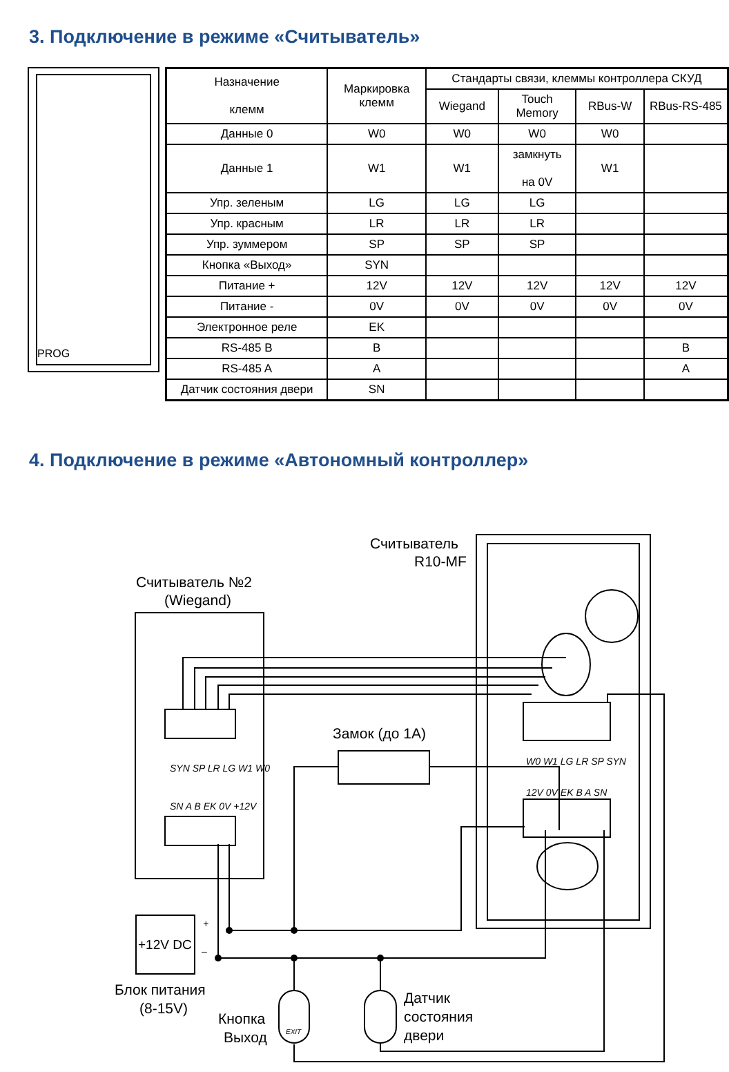3. Подключение в режиме «Считыватель»
PROG
| Назначение клемм | Маркировка клемм | Стандарты связи, клеммы контроллера СКУД | | | |
| --- | --- | --- | --- | --- | --- |
| | | Wiegand | Touch Memory | RBus-W | RBus-RS-485 |
| Данные 0 | W0 | W0 | W0 | W0 | |
| Данные 1 | W1 | W1 | замкнуть на 0V | W1 | |
| Упр. зеленым | LG | LG | LG | | |
| Упр. красным | LR | LR | LR | | |
| Упр. зуммером | SP | SP | SP | | |
| Кнопка «Выход» | SYN | | | | |
| Питание + | 12V | 12V | 12V | 12V | 12V |
| Питание - | 0V | 0V | 0V | 0V | 0V |
| Электронное реле | EK | | | | |
| RS-485 B | B | | | | B |
| RS-485 A | A | | | | A |
| Датчик состояния двери | SN | | | | |
4. Подключение в режиме «Автономный контроллер»
Считыватель
R10-MF
Считыватель №2
(Wiegand)
Замок (до 1А)
+12V DC
Блок питания
(8-15V)
Кнопка
Выход
Датчик
состояния
двери
SYN SP LR LG W1 W0
SN A B EK 0V +12V
W0 W1 LG LR SP SYN
12V 0V EK B A SN
+
–
EXIT